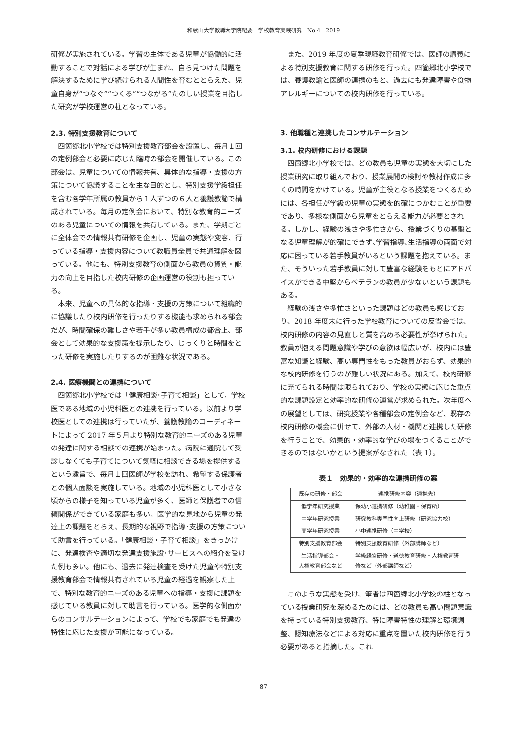和歌山大学教職大学院紀要　学校教育実践研究　No.4　2019
研修が実施されている。学習の主体である児童が協働的に活動することで対話による学びが生まれ、自ら見つけた問題を解決するために学び続けられる人間性を育むととらえた、児童自身が“つなぐ”“つくる”“つながる”たのしい授業を目指した研究が学校運営の柱となっている。
2.3. 特別支援教育について
四箇郷北小学校では特別支援教育部会を設置し、毎月１回の定例部会と必要に応じた臨時の部会を開催している。この部会は、児童についての情報共有、具体的な指導・支援の方策について協議することを主な目的とし、特別支援学級担任を含む各学年所属の教員から１人ずつの６人と養護教諭で構成されている。毎月の定例会において、特別な教育的ニーズのある児童についての情報を共有している。また、学期ごとに全体会での情報共有研修を企画し、児童の実態や変容、行っている指導・支援内容について教職員全員で共通理解を図っている。他にも、特別支援教育の側面から教員の資質・能力の向上を目指した校内研修の企画運営の役割も担っている。
本来、児童への具体的な指導・支援の方策について組織的に協議したり校内研修を行ったりする機能も求められる部会だが、時間確保の難しさや若手が多い教員構成の都合上、部会として効果的な支援策を提示したり、じっくりと時間をとった研修を実施したりするのが困難な状況である。
2.4. 医療機関との連携について
四箇郷北小学校では「健康相談･子育て相談」として、学校医である地域の小児科医との連携を行っている。以前より学校医としての連携は行っていたが、養護教諭のコーディネートによって 2017 年５月より特別な教育的ニーズのある児童の発達に関する相談での連携が始まった。病院に通院して受診しなくても子育てについて気軽に相談できる場を提供するという趣旨で、毎月１回医師が学校を訪れ、希望する保護者との個人面談を実施している。地域の小児科医として小さな頃からの様子を知っている児童が多く、医師と保護者での信頼関係ができている家庭も多い。医学的な見地から児童の発達上の課題をとらえ、長期的な視野で指導･支援の方策について助言を行っている。「健康相談・子育て相談」をきっかけに、発達検査や適切な発達支援施設･サービスへの紹介を受けた例も多い。他にも、過去に発達検査を受けた児童や特別支援教育部会で情報共有されている児童の経過を観察した上で、特別な教育的ニーズのある児童への指導・支援に課題を感じている教員に対して助言を行っている。医学的な側面からのコンサルテーションによって、学校でも家庭でも発達の特性に応じた支援が可能になっている。
また、2019 年度の夏季現職教育研修では、医師の講義による特別支援教育に関する研修を行った。四箇郷北小学校では、養護教諭と医師の連携のもと、過去にも発達障害や食物アレルギーについての校内研修を行っている。
3. 他職種と連携したコンサルテーション
3.1. 校内研修における課題
四箇郷北小学校では、どの教員も児童の実態を大切にした授業研究に取り組んでおり、授業展開の検討や教材作成に多くの時間をかけている。児童が主役となる授業をつくるためには、各担任が学級の児童の実態を的確につかむことが重要であり、多様な側面から児童をとらえる能力が必要とされる。しかし、経験の浅さや多忙さから、授業づくりの基盤となる児童理解が的確にできず､学習指導､生活指導の両面で対応に困っている若手教員がいるという課題を抱えている。また、そういった若手教員に対して豊富な経験をもとにアドバイスができる中堅からベテランの教員が少ないという課題もある。
経験の浅さや多忙さといった課題はどの教員も感じており、2018 年度末に行った学校教育についての反省会では、校内研修の内容の見直しと質を高める必要性が挙げられた。教員が抱える問題意識や学びの意欲は幅広いが、校内には豊富な知識と経験、高い専門性をもった教員がおらず、効果的な校内研修を行うのが難しい状況にある。加えて、校内研修に充てられる時間は限られており、学校の実態に応じた重点的な課題設定と効率的な研修の運営が求められた。次年度への展望としては、研究授業や各種部会の定例会など、既存の校内研修の機会に併せて、外部の人材・機関と連携した研修を行うことで、効果的・効率的な学びの場をつくることができるのではないかという提案がなされた（表 1）。
表１　効果的・効率的な連携研修の案
| 既存の研修・部会 | 連携研修内容（連携先） |
| --- | --- |
| 低学年研究授業 | 保幼小連携研修（幼稚園・保育所） |
| 中学年研究授業 | 研究教科専門性向上研修（研究協力校） |
| 高学年研究授業 | 小中連携研修（中学校） |
| 特別支援教育部会 | 特別支援教育研修（外部講師など） |
| 生活指導部会・ 人権教育部会など | 学級経営研修・道徳教育研修・人権教育研修など（外部講師など） |
このような実態を受け、筆者は四箇郷北小学校の柱となっている授業研究を深めるためには、どの教員も高い問題意識を持っている特別支援教育、特に障害特性の理解と環境調整、認知療法などによる対応に重点を置いた校内研修を行う必要があると指摘した。これ
87